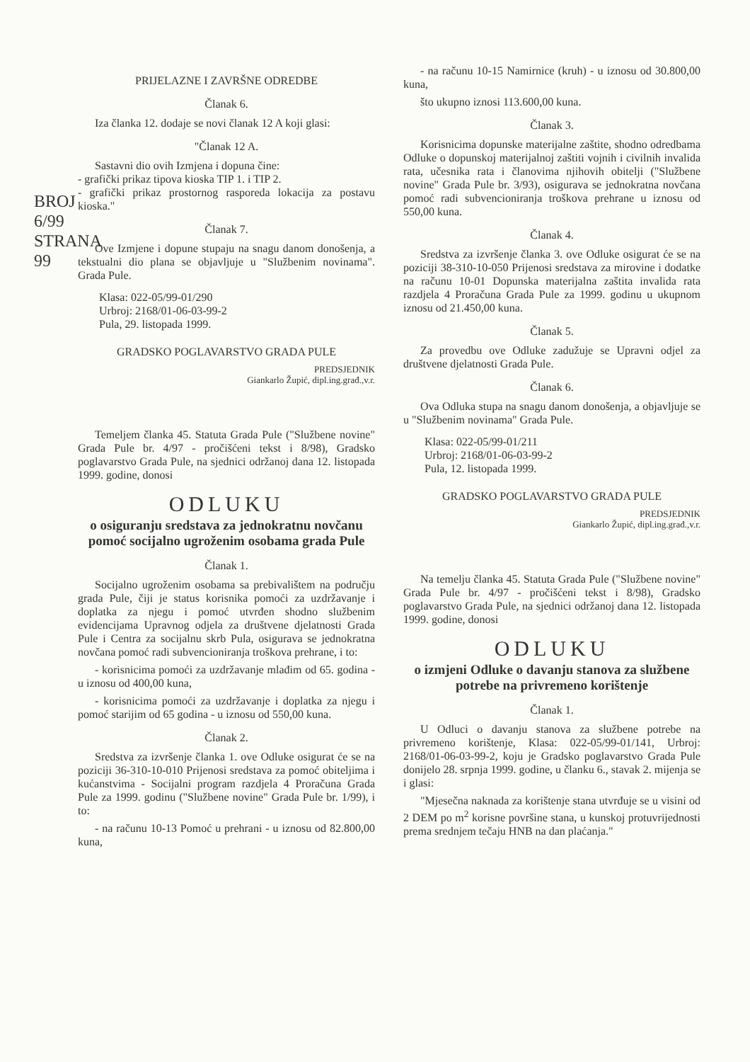BROJ 6/99
STRANA 99
PRIJELAZNE I ZAVRŠNE ODREDBE
Članak 6.
Iza članka 12. dodaje se novi članak 12 A koji glasi:
"Članak 12 A.
Sastavni dio ovih Izmjena i dopuna čine:
- grafički prikaz tipova kioska TIP 1. i TIP 2.
- grafički prikaz prostornog rasporeda lokacija za postavu kioska."
Članak 7.
Ove Izmjene i dopune stupaju na snagu danom donošenja, a tekstualni dio plana se objavljuje u "Službenim novinama". Grada Pule.
Klasa: 022-05/99-01/290
Urbroj: 2168/01-06-03-99-2
Pula, 29. listopada 1999.
GRADSKO POGLAVARSTVO GRADA PULE
PREDSJEDNIK
Giankarlo Župić, dipl.ing.građ.,v.r.
Temeljem članka 45. Statuta Grada Pule ("Službene novine" Grada Pule br. 4/97 - pročišćeni tekst i 8/98), Gradsko poglavarstvo Grada Pule, na sjednici održanoj dana 12. listopada 1999. godine, donosi
ODLUKU
o osiguranju sredstava za jednokratnu novčanu pomoć socijalno ugroženim osobama grada Pule
Članak 1.
Socijalno ugroženim osobama sa prebivalištem na području grada Pule, čiji je status korisnika pomoći za uzdržavanje i doplatka za njegu i pomoć utvrđen shodno službenim evidencijama Upravnog odjela za društvene djelatnosti Grada Pule i Centra za socijalnu skrb Pula, osigurava se jednokratna novčana pomoć radi subvencioniranja troškova prehrane, i to:
- korisnicima pomoći za uzdržavanje mlađim od 65. godina - u iznosu od 400,00 kuna,
- korisnicima pomoći za uzdržavanje i doplatka za njegu i pomoć starijim od 65 godina - u iznosu od 550,00 kuna.
Članak 2.
Sredstva za izvršenje članka 1. ove Odluke osigurat će se na poziciji 36-310-10-010 Prijenosi sredstava za pomoć obiteljima i kućanstvima - Socijalni program razdjela 4 Proračuna Grada Pule za 1999. godinu ("Službene novine" Grada Pule br. 1/99), i to:
- na računu 10-13 Pomoć u prehrani - u iznosu od 82.800,00 kuna,
- na računu 10-15 Namirnice (kruh) - u iznosu od 30.800,00 kuna,
što ukupno iznosi 113.600,00 kuna.
Članak 3.
Korisnicima dopunske materijalne zaštite, shodno odredbama Odluke o dopunskoj materijalnoj zaštiti vojnih i civilnih invalida rata, učesnika rata i članovima njihovih obitelji ("Službene novine" Grada Pule br. 3/93), osigurava se jednokratna novčana pomoć radi subvencioniranja troškova prehrane u iznosu od 550,00 kuna.
Članak 4.
Sredstva za izvršenje članka 3. ove Odluke osigurat će se na poziciji 38-310-10-050 Prijenosi sredstava za mirovine i dodatke na računu 10-01 Dopunska materijalna zaštita invalida rata razdjela 4 Proračuna Grada Pule za 1999. godinu u ukupnom iznosu od 21.450,00 kuna.
Članak 5.
Za provedbu ove Odluke zadužuje se Upravni odjel za društvene djelatnosti Grada Pule.
Članak 6.
Ova Odluka stupa na snagu danom donošenja, a objavljuje se u "Službenim novinama" Grada Pule.
Klasa: 022-05/99-01/211
Urbroj: 2168/01-06-03-99-2
Pula, 12. listopada 1999.
GRADSKO POGLAVARSTVO GRADA PULE
PREDSJEDNIK
Giankarlo Župić, dipl.ing.građ.,v.r.
Na temelju članka 45. Statuta Grada Pule ("Službene novine" Grada Pule br. 4/97 - pročišćeni tekst i 8/98), Gradsko poglavarstvo Grada Pule, na sjednici održanoj dana 12. listopada 1999. godine, donosi
ODLUKU
o izmjeni Odluke o davanju stanova za službene potrebe na privremeno korištenje
Članak 1.
U Odluci o davanju stanova za službene potrebe na privremeno korištenje, Klasa: 022-05/99-01/141, Urbroj: 2168/01-06-03-99-2, koju je Gradsko poglavarstvo Grada Pule donijelo 28. srpnja 1999. godine, u članku 6., stavak 2. mijenja se i glasi:
"Mjesečna naknada za korištenje stana utvrđuje se u visini od 2 DEM po m<sup>2</sup> korisne površine stana, u kunskoj protuvrijednosti prema srednjem tečaju HNB na dan plaćanja."